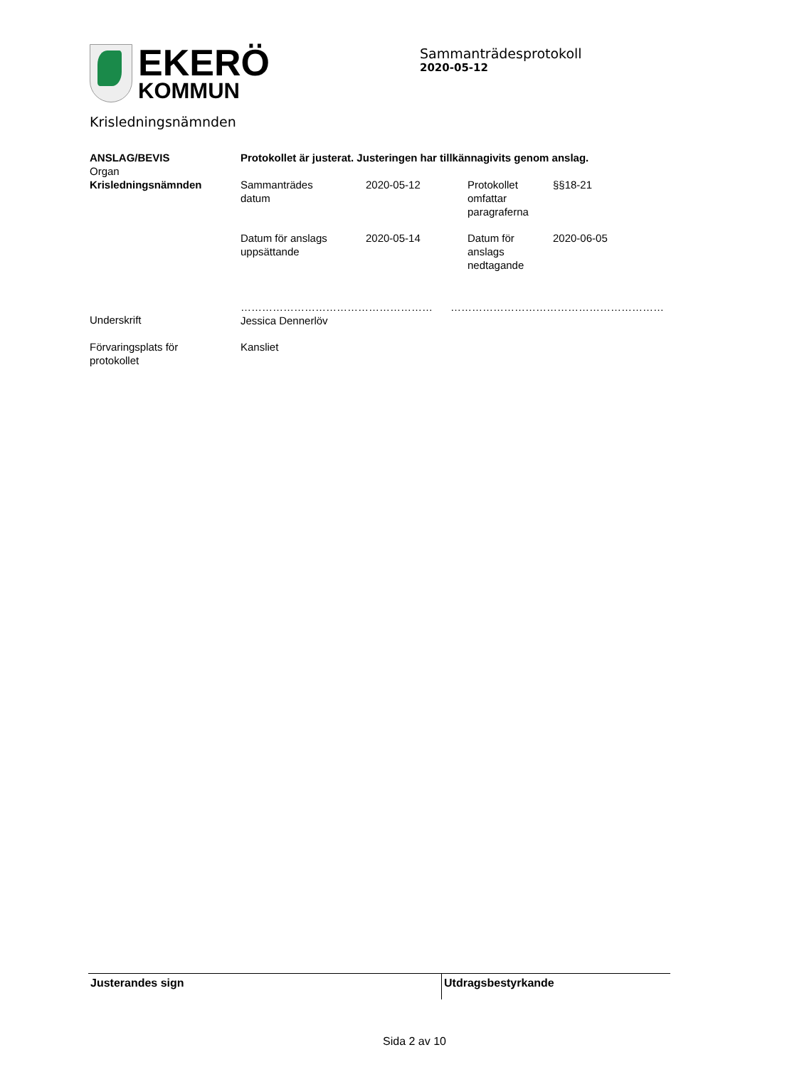EKERÖ
KOMMUN
Sammanträdesprotokoll
2020-05-12
Krisledningsnämnden
| ANSLAG/BEVIS Organ Krisledningsnämnden | Protokollet är justerat. Justeringen har tillkännagivits genom anslag. / Sammanträdes datum / 2020-05-12 / Protokollet omfattar paragraferna / §§18-21 / / Datum för anslags uppsättande / 2020-05-14 / Datum för anslags nedtagande / 2020-06-05 / |
| Underskrift | ……………………………………………… …………………………………………………… Jessica Dennerlöv |
| Förvaringsplats för protokollet | Kansliet |
Justerandes sign Utdragsbestyrkande
Sida 2 av 10